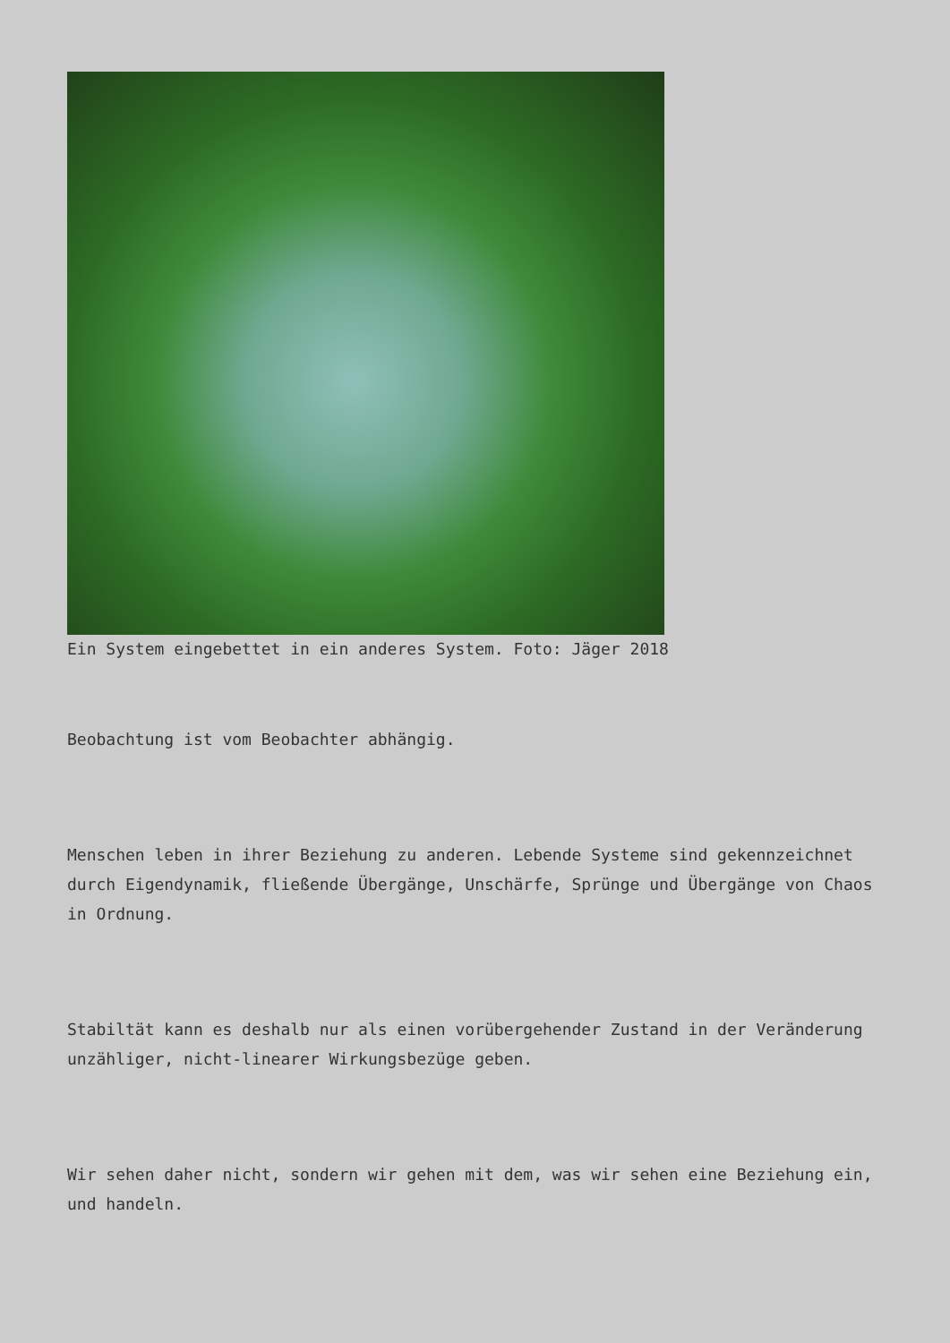Ein System eingebettet in ein anderes System. Foto: Jäger 2018
Beobachtung ist vom Beobachter abhängig.
Menschen leben in ihrer Beziehung zu anderen. Lebende Systeme sind gekennzeichnet durch Eigendynamik, fließende Übergänge, Unschärfe, Sprünge und Übergänge von Chaos in Ordnung.
Stabiltät kann es deshalb nur als einen vorübergehender Zustand in der Veränderung unzähliger, nicht-linearer Wirkungsbezüge geben.
Wir sehen daher nicht, sondern wir gehen mit dem, was wir sehen eine Beziehung ein, und handeln.